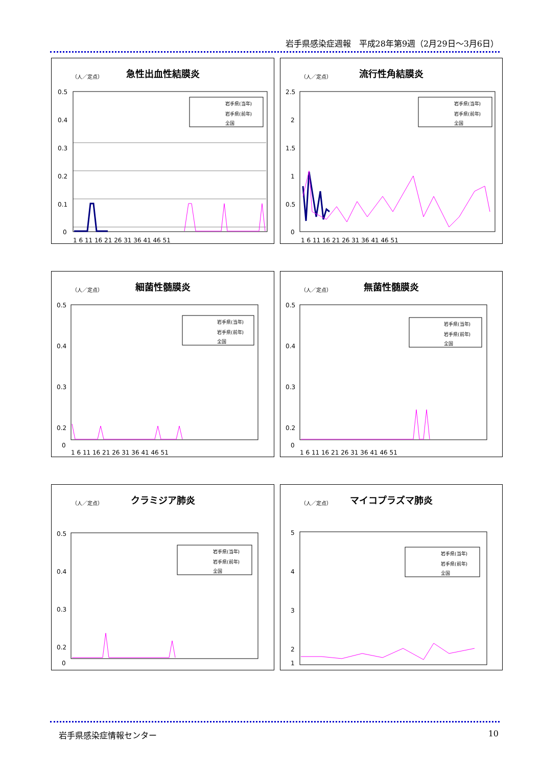岩手県感染症週報　平成28年第9週（2月29日～3月6日）
急性出血性結膜炎
（人／定点）
0.5
0.4
0.3
0.2
0.1
0
1 6 11 16 21 26 31 36 41 46 51
岩手県(当年)
岩手県(前年)
全国
流行性角結膜炎
（人／定点）
2.5
2
1.5
1
0.5
0
1 6 11 16 21 26 31 36 41 46 51
岩手県(当年)
岩手県(前年)
全国
細菌性髄膜炎
（人／定点）
0.5
0.4
0.3
0.2
0
1 6 11 16 21 26 31 36 41 46 51
岩手県(当年)
岩手県(前年)
全国
無菌性髄膜炎
（人／定点）
0.5
0.4
0.3
0.2
0
1 6 11 16 21 26 31 36 41 46 51
岩手県(当年)
岩手県(前年)
全国
クラミジア肺炎
（人／定点）
0.5
0.4
0.3
0.2
0
岩手県(当年)
岩手県(前年)
全国
マイコプラズマ肺炎
（人／定点）
5
4
3
2
1
岩手県(当年)
岩手県(前年)
全国
岩手県感染症情報センター 10